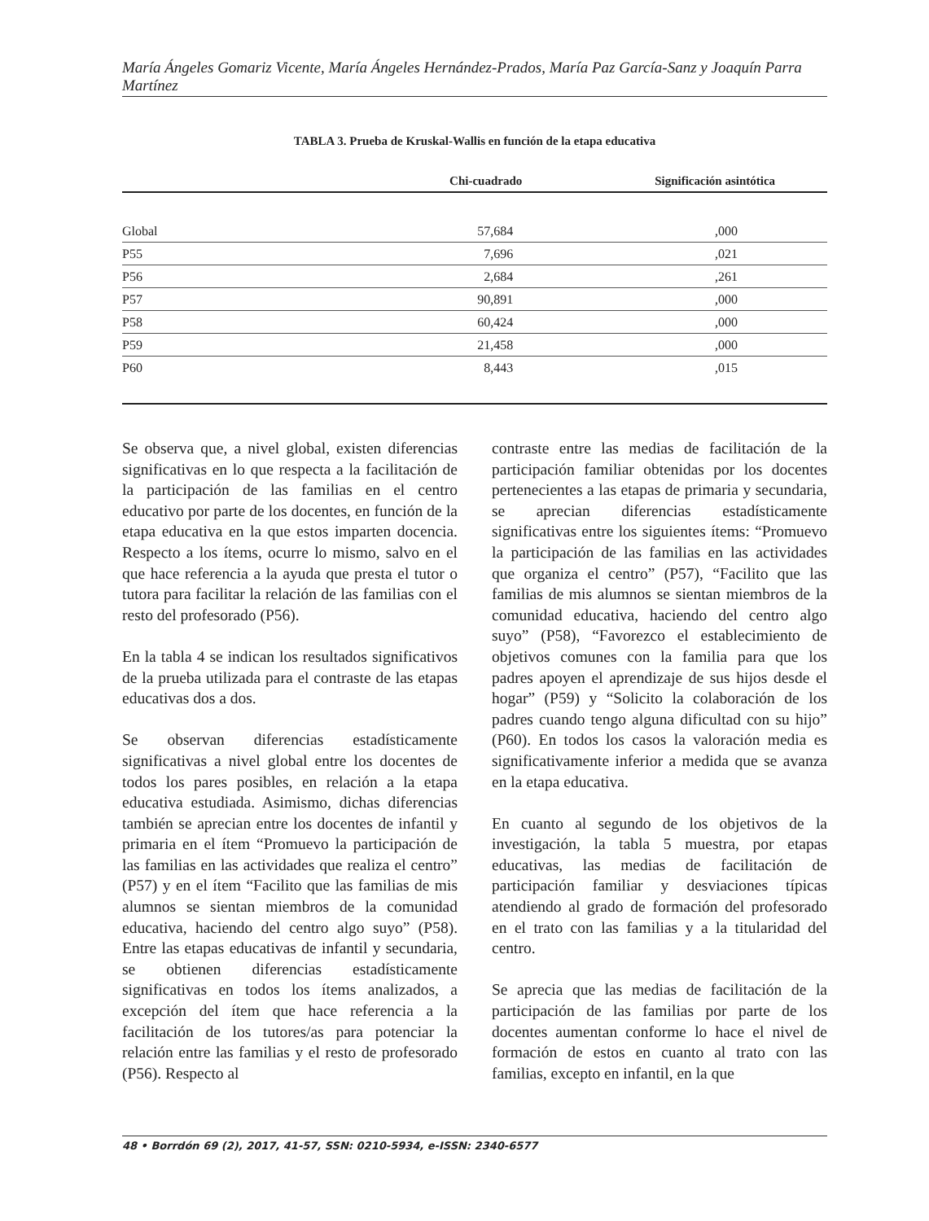María Ángeles Gomariz Vicente, María Ángeles Hernández-Prados, María Paz García-Sanz y Joaquín Parra Martínez
TABLA 3. Prueba de Kruskal-Wallis en función de la etapa educativa
| | Chi-cuadrado | Significación asintótica |
| --- | --- | --- |
| Global | 57,684 | ,000 |
| P55 | 7,696 | ,021 |
| P56 | 2,684 | ,261 |
| P57 | 90,891 | ,000 |
| P58 | 60,424 | ,000 |
| P59 | 21,458 | ,000 |
| P60 | 8,443 | ,015 |
Se observa que, a nivel global, existen diferencias significativas en lo que respecta a la facilitación de la participación de las familias en el centro educativo por parte de los docentes, en función de la etapa educativa en la que estos imparten docencia. Respecto a los ítems, ocurre lo mismo, salvo en el que hace referencia a la ayuda que presta el tutor o tutora para facilitar la relación de las familias con el resto del profesorado (P56).
En la tabla 4 se indican los resultados significativos de la prueba utilizada para el contraste de las etapas educativas dos a dos.
Se observan diferencias estadísticamente significativas a nivel global entre los docentes de todos los pares posibles, en relación a la etapa educativa estudiada. Asimismo, dichas diferencias también se aprecian entre los docentes de infantil y primaria en el ítem “Promuevo la participación de las familias en las actividades que realiza el centro” (P57) y en el ítem “Facilito que las familias de mis alumnos se sientan miembros de la comunidad educativa, haciendo del centro algo suyo” (P58). Entre las etapas educativas de infantil y secundaria, se obtienen diferencias estadísticamente significativas en todos los ítems analizados, a excepción del ítem que hace referencia a la facilitación de los tutores/as para potenciar la relación entre las familias y el resto de profesorado (P56). Respecto al
contraste entre las medias de facilitación de la participación familiar obtenidas por los docentes pertenecientes a las etapas de primaria y secundaria, se aprecian diferencias estadísticamente significativas entre los siguientes ítems: “Promuevo la participación de las familias en las actividades que organiza el centro” (P57), “Facilito que las familias de mis alumnos se sientan miembros de la comunidad educativa, haciendo del centro algo suyo” (P58), “Favorezco el establecimiento de objetivos comunes con la familia para que los padres apoyen el aprendizaje de sus hijos desde el hogar” (P59) y “Solicito la colaboración de los padres cuando tengo alguna dificultad con su hijo” (P60). En todos los casos la valoración media es significativamente inferior a medida que se avanza en la etapa educativa.
En cuanto al segundo de los objetivos de la investigación, la tabla 5 muestra, por etapas educativas, las medias de facilitación de participación familiar y desviaciones típicas atendiendo al grado de formación del profesorado en el trato con las familias y a la titularidad del centro.
Se aprecia que las medias de facilitación de la participación de las familias por parte de los docentes aumentan conforme lo hace el nivel de formación de estos en cuanto al trato con las familias, excepto en infantil, en la que
48 • Borrdón 69 (2), 2017, 41-57, SSN: 0210-5934, e-ISSN: 2340-6577